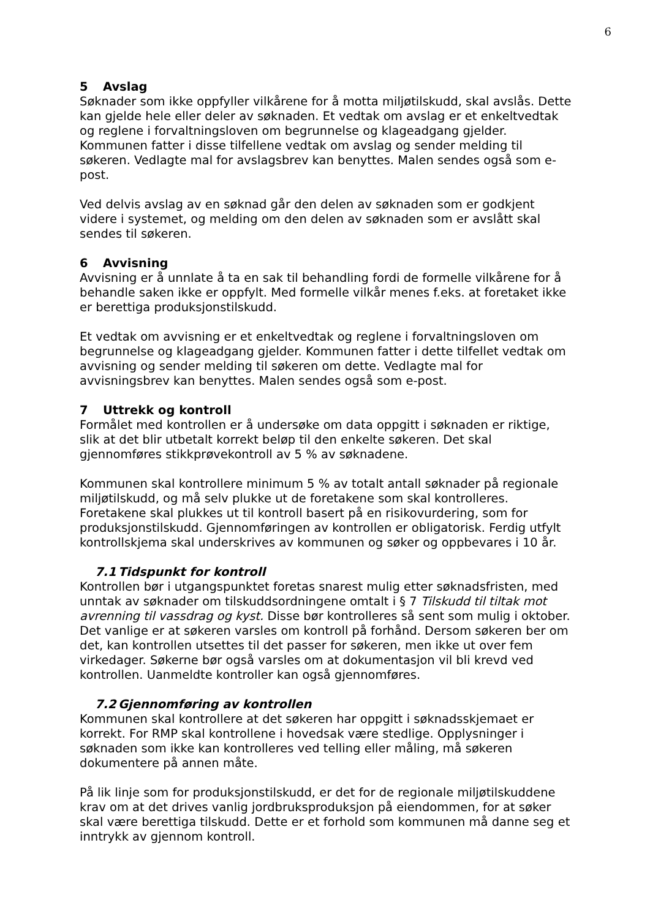6
5 Avslag
Søknader som ikke oppfyller vilkårene for å motta miljøtilskudd, skal avslås. Dette kan gjelde hele eller deler av søknaden. Et vedtak om avslag er et enkeltvedtak og reglene i forvaltningsloven om begrunnelse og klageadgang gjelder. Kommunen fatter i disse tilfellene vedtak om avslag og sender melding til søkeren. Vedlagte mal for avslagsbrev kan benyttes. Malen sendes også som e-post.
Ved delvis avslag av en søknad går den delen av søknaden som er godkjent videre i systemet, og melding om den delen av søknaden som er avslått skal sendes til søkeren.
6 Avvisning
Avvisning er å unnlate å ta en sak til behandling fordi de formelle vilkårene for å behandle saken ikke er oppfylt. Med formelle vilkår menes f.eks. at foretaket ikke er berettiga produksjonstilskudd.
Et vedtak om avvisning er et enkeltvedtak og reglene i forvaltningsloven om begrunnelse og klageadgang gjelder. Kommunen fatter i dette tilfellet vedtak om avvisning og sender melding til søkeren om dette. Vedlagte mal for avvisningsbrev kan benyttes. Malen sendes også som e-post.
7 Uttrekk og kontroll
Formålet med kontrollen er å undersøke om data oppgitt i søknaden er riktige, slik at det blir utbetalt korrekt beløp til den enkelte søkeren. Det skal gjennomføres stikkprøvekontroll av 5 % av søknadene.
Kommunen skal kontrollere minimum 5 % av totalt antall søknader på regionale miljøtilskudd, og må selv plukke ut de foretakene som skal kontrolleres. Foretakene skal plukkes ut til kontroll basert på en risikovurdering, som for produksjonstilskudd. Gjennomføringen av kontrollen er obligatorisk. Ferdig utfylt kontrollskjema skal underskrives av kommunen og søker og oppbevares i 10 år.
7.1 Tidspunkt for kontroll
Kontrollen bør i utgangspunktet foretas snarest mulig etter søknadsfristen, med unntak av søknader om tilskuddsordningene omtalt i § 7 Tilskudd til tiltak mot avrenning til vassdrag og kyst. Disse bør kontrolleres så sent som mulig i oktober. Det vanlige er at søkeren varsles om kontroll på forhånd. Dersom søkeren ber om det, kan kontrollen utsettes til det passer for søkeren, men ikke ut over fem virkedager. Søkerne bør også varsles om at dokumentasjon vil bli krevd ved kontrollen. Uanmeldte kontroller kan også gjennomføres.
7.2 Gjennomføring av kontrollen
Kommunen skal kontrollere at det søkeren har oppgitt i søknadsskjemaet er korrekt. For RMP skal kontrollene i hovedsak være stedlige. Opplysninger i søknaden som ikke kan kontrolleres ved telling eller måling, må søkeren dokumentere på annen måte.
På lik linje som for produksjonstilskudd, er det for de regionale miljøtilskuddene krav om at det drives vanlig jordbruksproduksjon på eiendommen, for at søker skal være berettiga tilskudd. Dette er et forhold som kommunen må danne seg et inntrykk av gjennom kontroll.